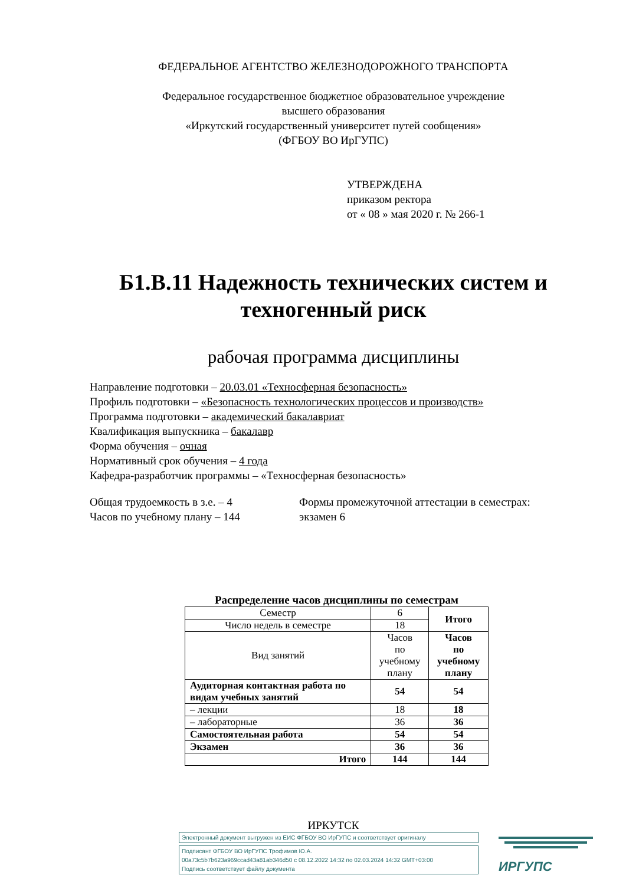ФЕДЕРАЛЬНОЕ АГЕНТСТВО ЖЕЛЕЗНОДОРОЖНОГО ТРАНСПОРТА
Федеральное государственное бюджетное образовательное учреждение
высшего образования
«Иркутский государственный университет путей сообщения»
(ФГБОУ ВО ИрГУПС)
УТВЕРЖДЕНА
приказом ректора
от « 08 » мая 2020 г. № 266-1
Б1.В.11 Надежность технических систем и техногенный риск
рабочая программа дисциплины
Направление подготовки – 20.03.01 «Техносферная безопасность»
Профиль подготовки – «Безопасность технологических процессов и производств»
Программа подготовки – академический бакалавриат
Квалификация выпускника – бакалавр
Форма обучения – очная
Нормативный срок обучения – 4 года
Кафедра-разработчик программы – «Техносферная безопасность»
Общая трудоемкость в з.е. – 4
Часов по учебному плану – 144
Формы промежуточной аттестации в семестрах:
экзамен 6
Распределение часов дисциплины по семестрам
| Семестр | 6 | Итого |
| Число недель в семестре | 18 | |
| Вид занятий | Часов по учебному плану | Часов по учебному плану |
| Аудиторная контактная работа по видам учебных занятий | 54 | 54 |
| – лекции | 18 | 18 |
| – лабораторные | 36 | 36 |
| Самостоятельная работа | 54 | 54 |
| Экзамен | 36 | 36 |
| Итого | 144 | 144 |
ИРКУТСК
Электронный документ выгружен из ЕИС ФГБОУ ВО ИрГУПС и соответствует оригиналу
Подписант ФГБОУ ВО ИрГУПС Трофимов Ю.А.
00a73c5b7b623a969ccad43a81ab346d50 с 08.12.2022 14:32 по 02.03.2024 14:32 GMT+03:00
Подпись соответствует файлу документа
ИРГУПС